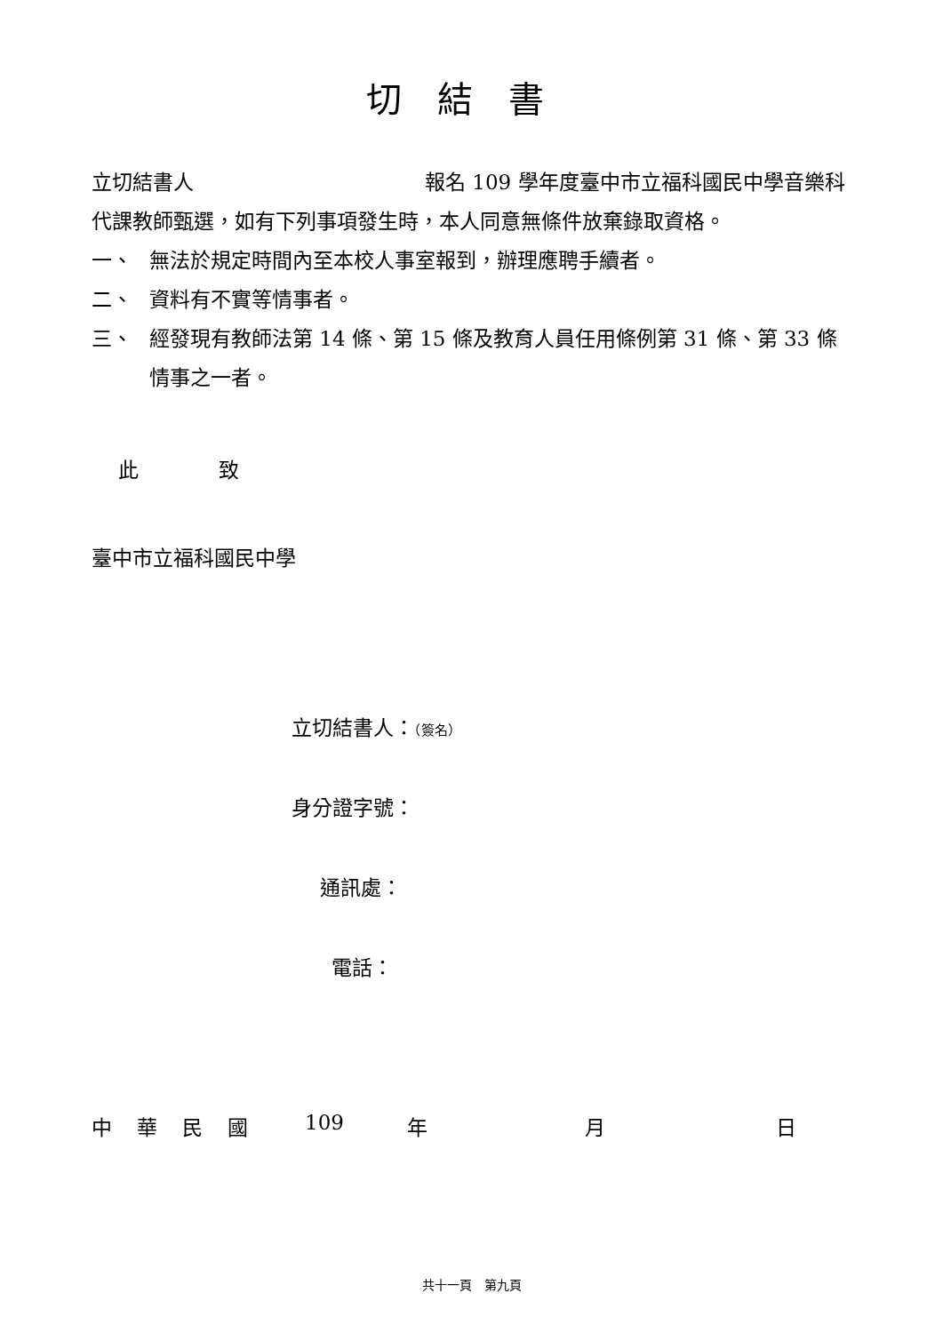切結書
立切結書人 報名 109 學年度臺中市立福科國民中學音樂科代課教師甄選，如有下列事項發生時，本人同意無條件放棄錄取資格。
一、 無法於規定時間內至本校人事室報到，辦理應聘手續者。
二、 資料有不實等情事者。
三、 經發現有教師法第 14 條、第 15 條及教育人員任用條例第 31 條、第 33 條情事之一者。
此 致
臺中市立福科國民中學
立切結書人：（簽名）
身分證字號：
通訊處：
電話：
中華民國 109 年 月 日
共十一頁　第九頁